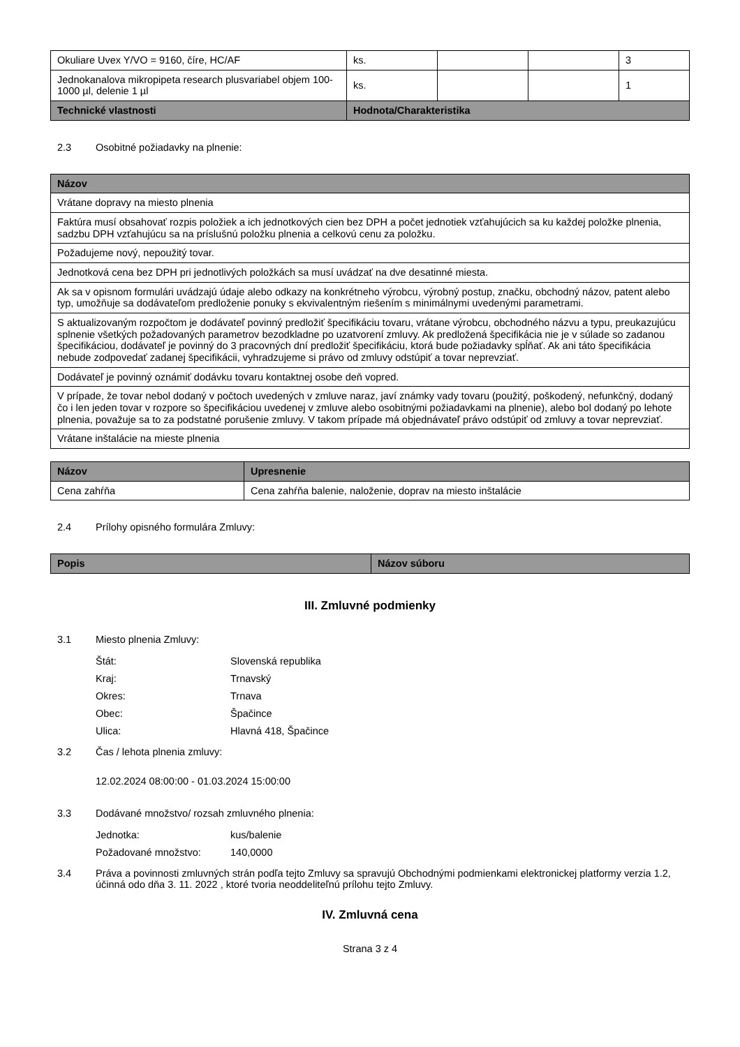| Okuliare Uvex Y/VO = 9160, číre, HC/AF | ks. | | | 3 |
| Jednokanalova mikropipeta research plusvariabel objem 100-1000 µl, delenie 1 µl | ks. | | | 1 |
| Technické vlastnosti | Hodnota/Charakteristika | | | |
2.3 Osobitné požiadavky na plnenie:
| Názov |
| --- |
| Vrátane dopravy na miesto plnenia |
| Faktúra musí obsahovať rozpis položiek a ich jednotkových cien bez DPH a počet jednotiek vzťahujúcich sa ku každej položke plnenia, sadzbu DPH vzťahujúcu sa na príslušnú položku plnenia a celkovú cenu za položku. |
| Požadujeme nový, nepoužitý tovar. |
| Jednotková cena bez DPH pri jednotlivých položkách sa musí uvádzať na dve desatinné miesta. |
| Ak sa v opisnom formulári uvádzajú údaje alebo odkazy na konkrétneho výrobcu, výrobný postup, značku, obchodný názov, patent alebo typ, umožňuje sa dodávateľom predloženie ponuky s ekvivalentným riešením s minimálnymi uvedenými parametrami. |
| S aktualizovaným rozpočtom je dodávateľ povinný predložiť špecifikáciu tovaru, vrátane výrobcu, obchodného názvu a typu, preukazujúcu splnenie všetkých požadovaných parametrov bezodkladne po uzatvorení zmluvy. Ak predložená špecifikácia nie je v súlade so zadanou špecifikáciou, dodávateľ je povinný do 3 pracovných dní predložiť špecifikáciu, ktorá bude požiadavky spĺňať. Ak ani táto špecifikácia nebude zodpovedať zadanej špecifikácii, vyhradzujeme si právo od zmluvy odstúpiť a tovar neprevziať. |
| Dodávateľ je povinný oznámiť dodávku tovaru kontaktnej osobe deň vopred. |
| V prípade, že tovar nebol dodaný v počtoch uvedených v zmluve naraz, javí známky vady tovaru (použitý, poškodený, nefunkčný, dodaný čo i len jeden tovar v rozpore so špecifikáciou uvedenej v zmluve alebo osobitnými požiadavkami na plnenie), alebo bol dodaný po lehote plnenia, považuje sa to za podstatné porušenie zmluvy. V takom prípade má objednávateľ právo odstúpiť od zmluvy a tovar neprevziať. |
| Vrátane inštalácie na mieste plnenia |
| Názov | Upresnenie |
| --- | --- |
| Cena zahŕňa | Cena zahŕňa balenie, naloženie, doprav na miesto inštalácie |
2.4 Prílohy opisného formulára Zmluvy:
| Popis | Názov súboru |
| --- | --- |
III. Zmluvné podmienky
3.1 Miesto plnenia Zmluvy:
Štát: Slovenská republika
Kraj: Trnavský
Okres: Trnava
Obec: Špačince
Ulica: Hlavná 418, Špačince
3.2 Čas / lehota plnenia zmluvy:
12.02.2024 08:00:00 - 01.03.2024 15:00:00
3.3 Dodávané množstvo/ rozsah zmluvného plnenia:
Jednotka: kus/balenie
Požadované množstvo: 140,0000
3.4 Práva a povinnosti zmluvných strán podľa tejto Zmluvy sa spravujú Obchodnými podmienkami elektronickej platformy verzia 1.2, účinná odo dňa 3. 11. 2022 , ktoré tvoria neoddeliteľnú prílohu tejto Zmluvy.
IV. Zmluvná cena
Strana 3 z 4